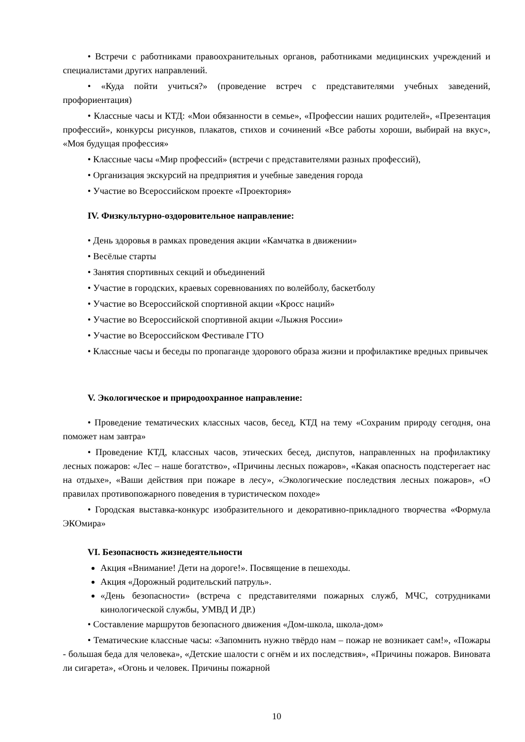• Встречи с работниками правоохранительных органов, работниками медицинских учреждений и специалистами других направлений.
• «Куда пойти учиться?» (проведение встреч с представителями учебных заведений, профориентация)
• Классные часы и КТД: «Мои обязанности в семье», «Профессии наших родителей», «Презентация профессий», конкурсы рисунков, плакатов, стихов и сочинений «Все работы хороши, выбирай на вкус», «Моя будущая профессия»
• Классные часы «Мир профессий» (встречи с представителями разных профессий),
• Организация экскурсий на предприятия и учебные заведения города
• Участие во Всероссийском проекте «Проектория»
IV. Физкультурно-оздоровительное направление:
• День здоровья в рамках проведения акции «Камчатка в движении»
• Весёлые старты
• Занятия спортивных секций и объединений
• Участие в городских, краевых соревнованиях по волейболу, баскетболу
• Участие во Всероссийской спортивной акции «Кросс наций»
• Участие во Всероссийской спортивной акции «Лыжня России»
• Участие во Всероссийском Фестивале ГТО
• Классные часы и беседы по пропаганде здорового образа жизни и профилактике вредных привычек
V. Экологическое и природоохранное направление:
• Проведение тематических классных часов, бесед, КТД на тему «Сохраним природу сегодня, она поможет нам завтра»
• Проведение КТД, классных часов, этических бесед, диспутов, направленных на профилактику лесных пожаров: «Лес – наше богатство», «Причины лесных пожаров», «Какая опасность подстерегает нас на отдыхе», «Ваши действия при пожаре в лесу», «Экологические последствия лесных пожаров», «О правилах противопожарного поведения в туристическом походе»
• Городская выставка-конкурс изобразительного и декоративно-прикладного творчества «Формула ЭКОмира»
VI. Безопасность жизнедеятельности
Акция «Внимание! Дети на дороге!». Посвящение в пешеходы.
Акция «Дорожный родительский патруль».
«День безопасности» (встреча с представителями пожарных служб, МЧС, сотрудниками кинологической службы, УМВД И ДР.)
• Составление маршрутов безопасного движения «Дом-школа, школа-дом»
• Тематические классные часы: «Запомнить нужно твёрдо нам – пожар не возникает сам!», «Пожары - большая беда для человека», «Детские шалости с огнём и их последствия», «Причины пожаров. Виновата ли сигарета», «Огонь и человек. Причины пожарной
10